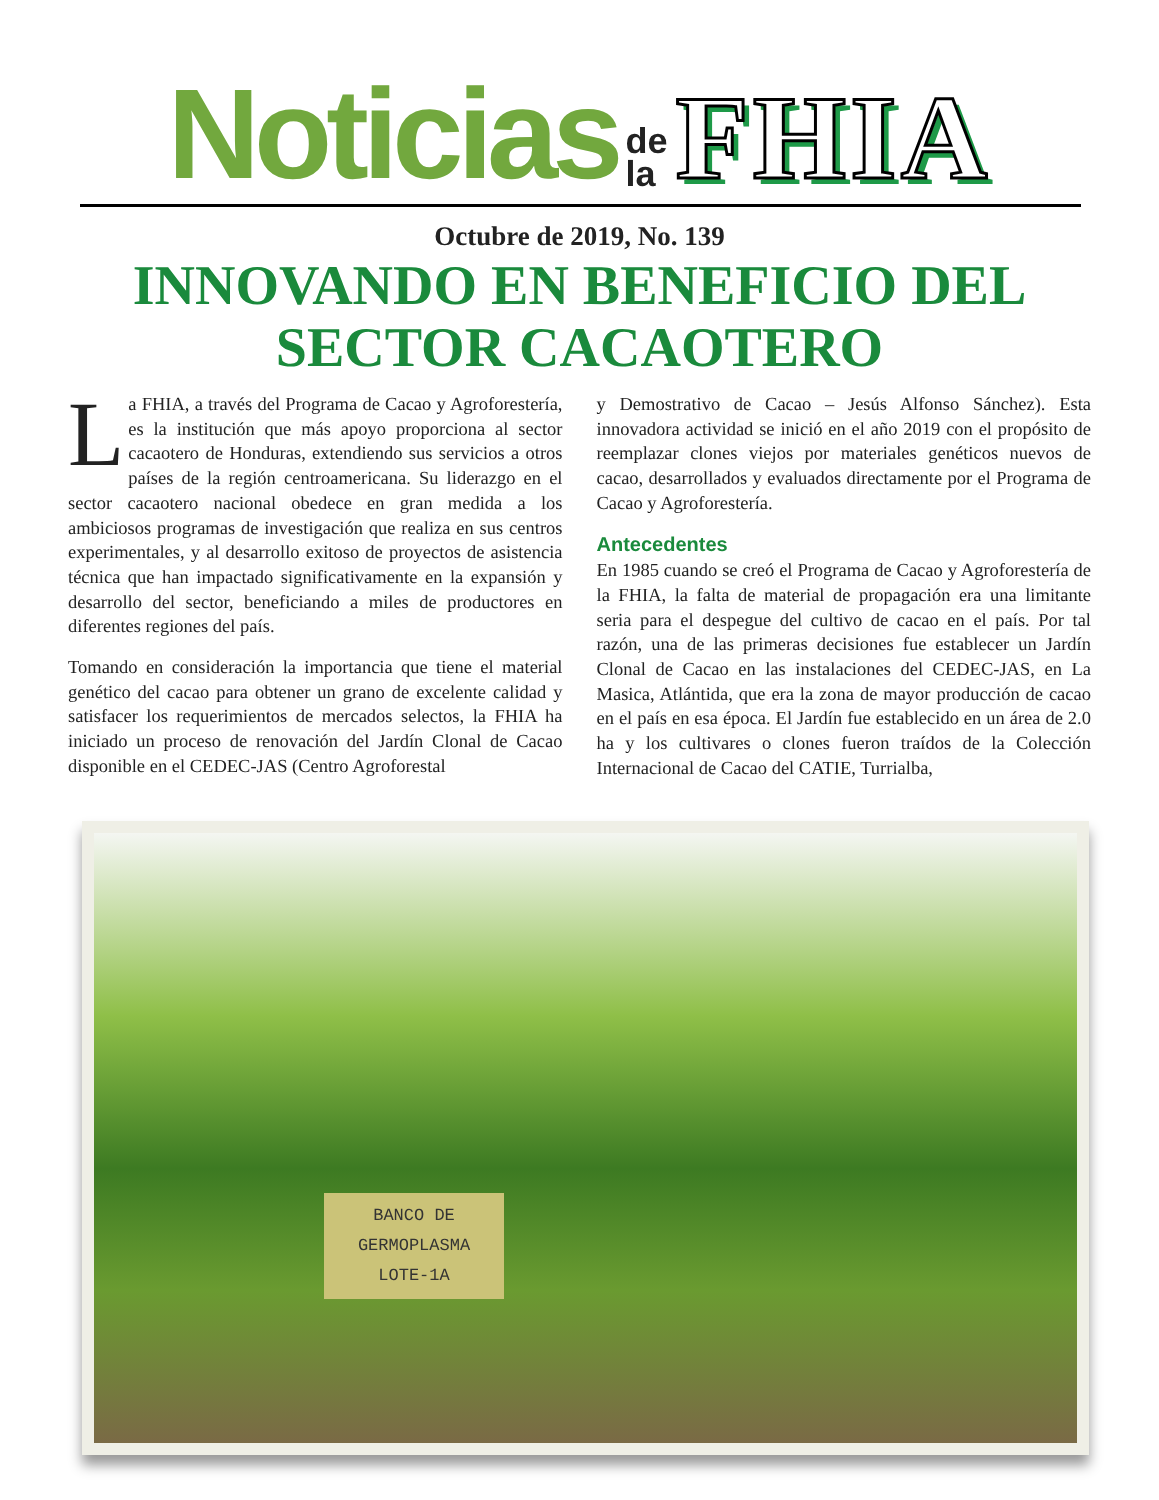Noticias de
la FHIA
Octubre de 2019, No. 139
INNOVANDO EN BENEFICIO DEL SECTOR CACAOTERO
La FHIA, a través del Programa de Cacao y Agroforestería, es la institución que más apoyo proporciona al sector cacaotero de Honduras, extendiendo sus servicios a otros países de la región centroamericana. Su liderazgo en el sector cacaotero nacional obedece en gran medida a los ambiciosos programas de investigación que realiza en sus centros experimentales, y al desarrollo exitoso de proyectos de asistencia técnica que han impactado significativamente en la expansión y desarrollo del sector, beneficiando a miles de productores en diferentes regiones del país.
Tomando en consideración la importancia que tiene el material genético del cacao para obtener un grano de excelente calidad y satisfacer los requerimientos de mercados selectos, la FHIA ha iniciado un proceso de renovación del Jardín Clonal de Cacao disponible en el CEDEC-JAS (Centro Agroforestal
y Demostrativo de Cacao – Jesús Alfonso Sánchez). Esta innovadora actividad se inició en el año 2019 con el propósito de reemplazar clones viejos por materiales genéticos nuevos de cacao, desarrollados y evaluados directamente por el Programa de Cacao y Agroforestería.
Antecedentes
En 1985 cuando se creó el Programa de Cacao y Agroforestería de la FHIA, la falta de material de propagación era una limitante seria para el despegue del cultivo de cacao en el país. Por tal razón, una de las primeras decisiones fue establecer un Jardín Clonal de Cacao en las instalaciones del CEDEC-JAS, en La Masica, Atlántida, que era la zona de mayor producción de cacao en el país en esa época. El Jardín fue establecido en un área de 2.0 ha y los cultivares o clones fueron traídos de la Colección Internacional de Cacao del CATIE, Turrialba,
BANCO DE
GERMOPLASMA
LOTE-1A